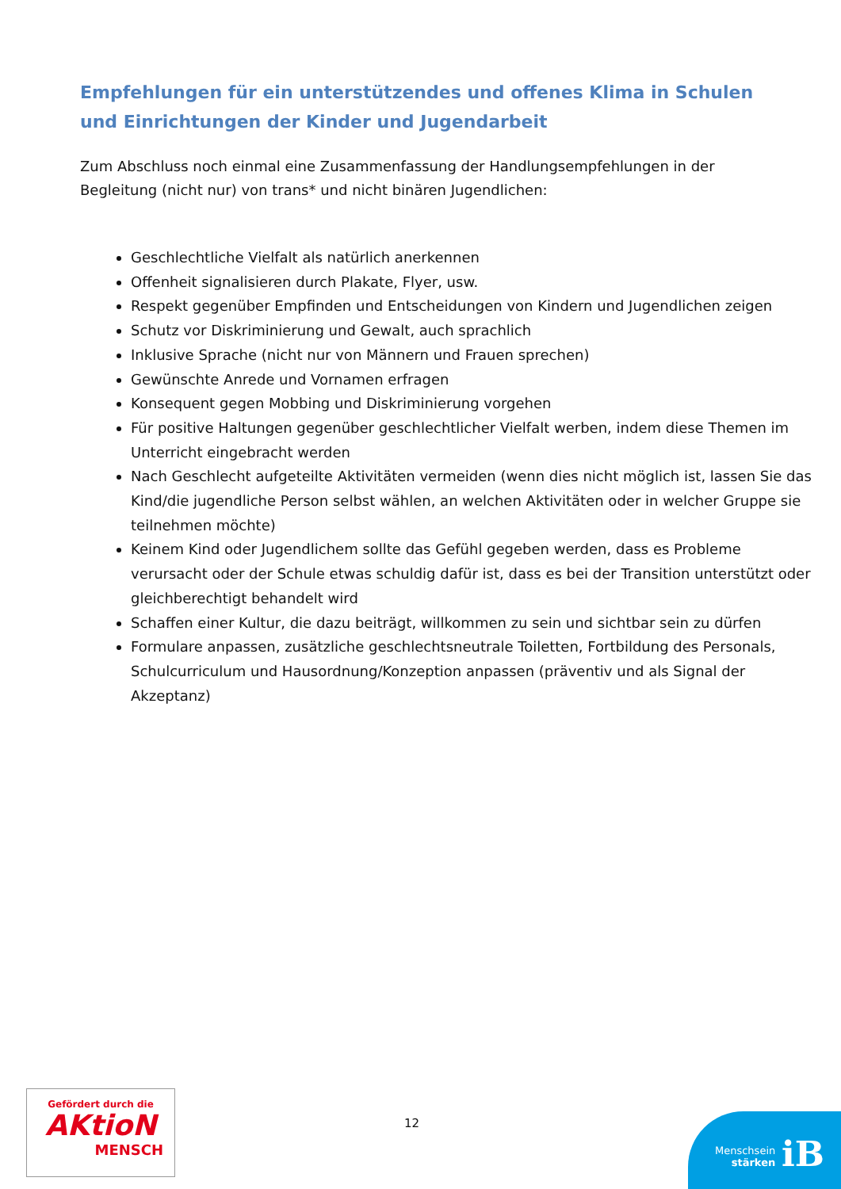Empfehlungen für ein unterstützendes und offenes Klima in Schulen und Einrichtungen der Kinder und Jugendarbeit
Zum Abschluss noch einmal eine Zusammenfassung der Handlungsempfehlungen in der Begleitung (nicht nur) von trans* und nicht binären Jugendlichen:
Geschlechtliche Vielfalt als natürlich anerkennen
Offenheit signalisieren durch Plakate, Flyer, usw.
Respekt gegenüber Empfinden und Entscheidungen von Kindern und Jugendlichen zeigen
Schutz vor Diskriminierung und Gewalt, auch sprachlich
Inklusive Sprache (nicht nur von Männern und Frauen sprechen)
Gewünschte Anrede und Vornamen erfragen
Konsequent gegen Mobbing und Diskriminierung vorgehen
Für positive Haltungen gegenüber geschlechtlicher Vielfalt werben, indem diese Themen im Unterricht eingebracht werden
Nach Geschlecht aufgeteilte Aktivitäten vermeiden (wenn dies nicht möglich ist, lassen Sie das Kind/die jugendliche Person selbst wählen, an welchen Aktivitäten oder in welcher Gruppe sie teilnehmen möchte)
Keinem Kind oder Jugendlichem sollte das Gefühl gegeben werden, dass es Probleme verursacht oder der Schule etwas schuldig dafür ist, dass es bei der Transition unterstützt oder gleichberechtigt behandelt wird
Schaffen einer Kultur, die dazu beiträgt, willkommen zu sein und sichtbar sein zu dürfen
Formulare anpassen, zusätzliche geschlechtsneutrale Toiletten, Fortbildung des Personals, Schulcurriculum und Hausordnung/Konzeption anpassen (präventiv und als Signal der Akzeptanz)
Gefördert durch die
AKtioN
MENSCH
12
Menschsein
stärken
iB